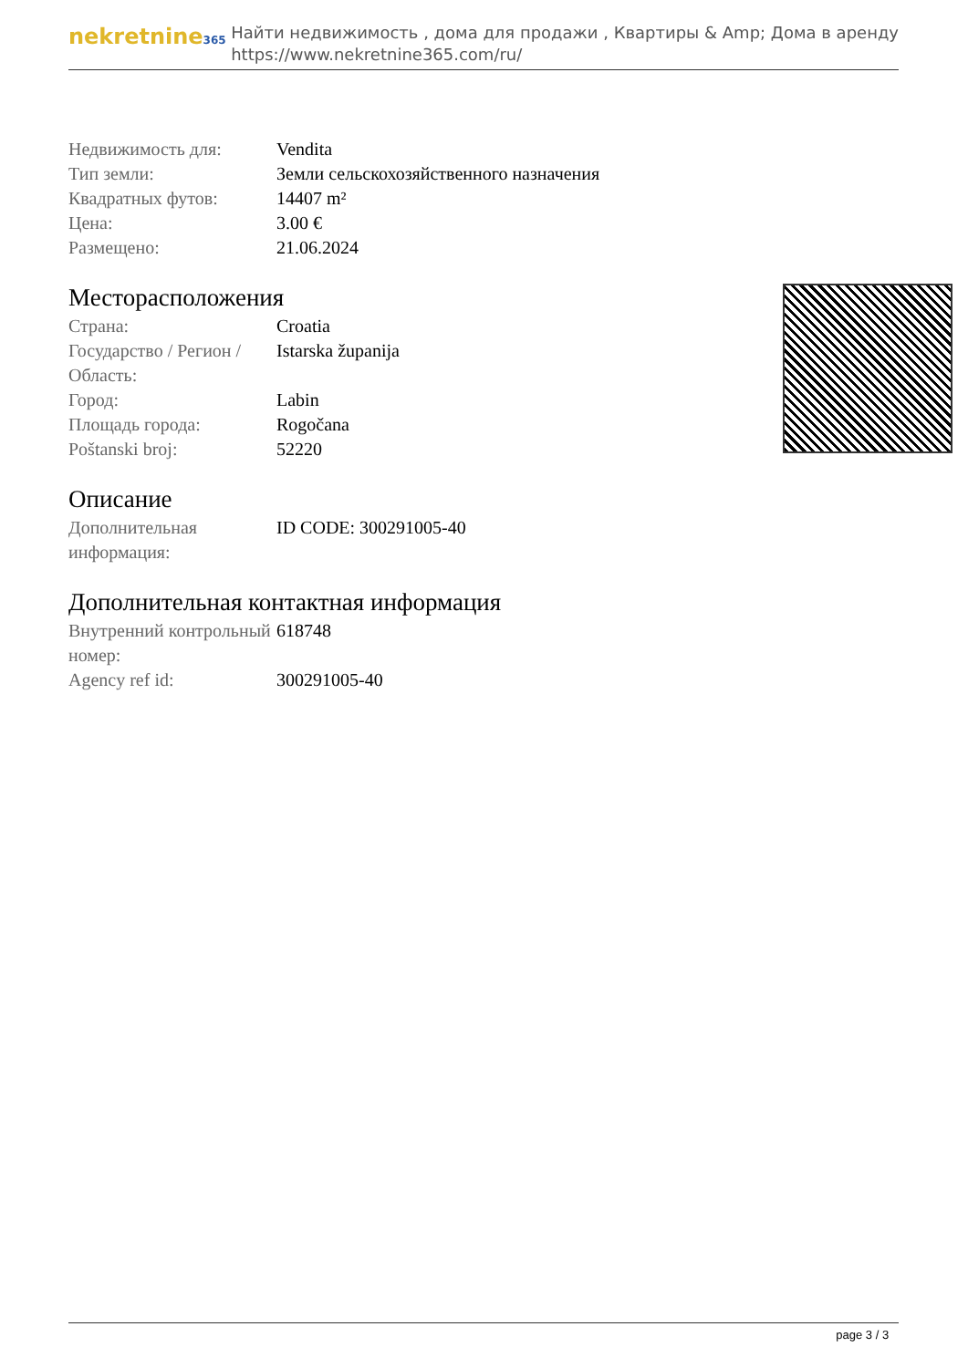nekretnine365
Найти недвижимость , дома для продажи , Квартиры & Amp; Дома в аренду
https://www.nekretnine365.com/ru/
| Недвижимость для: | Vendita |
| Тип земли: | Земли сельскохозяйственного назначения |
| Квадратных футов: | 14407 m² |
| Цена: | 3.00 € |
| Размещено: | 21.06.2024 |
Месторасположения
| Страна: | Croatia |
| Государство / Регион / Область: | Istarska županija |
| Город: | Labin |
| Площадь города: | Rogočana |
| Poštanski broj: | 52220 |
Описание
| Дополнительная информация: | ID CODE: 300291005-40 |
Дополнительная контактная информация
| Внутренний контрольный номер: | 618748 |
| Agency ref id: | 300291005-40 |
page 3 / 3